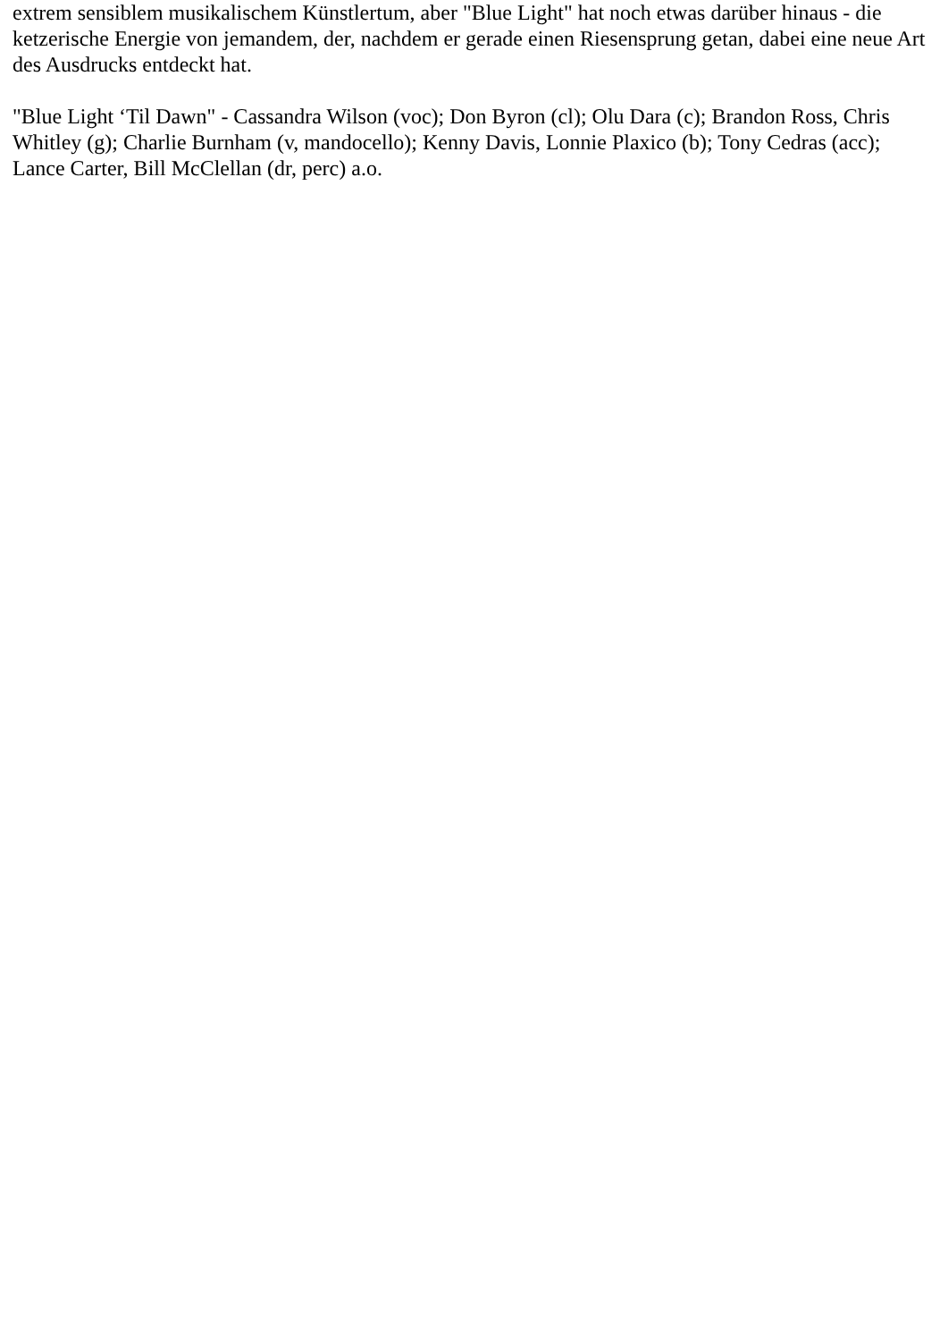extrem sensiblem musikalischem Künstlertum, aber "Blue Light" hat noch etwas darüber hinaus - die ketzerische Energie von jemandem, der, nachdem er gerade einen Riesensprung getan, dabei eine neue Art des Ausdrucks entdeckt hat.
"Blue Light ‘Til Dawn" - Cassandra Wilson (voc); Don Byron (cl); Olu Dara (c); Brandon Ross, Chris Whitley (g); Charlie Burnham (v, mandocello); Kenny Davis, Lonnie Plaxico (b); Tony Cedras (acc); Lance Carter, Bill McClellan (dr, perc) a.o.